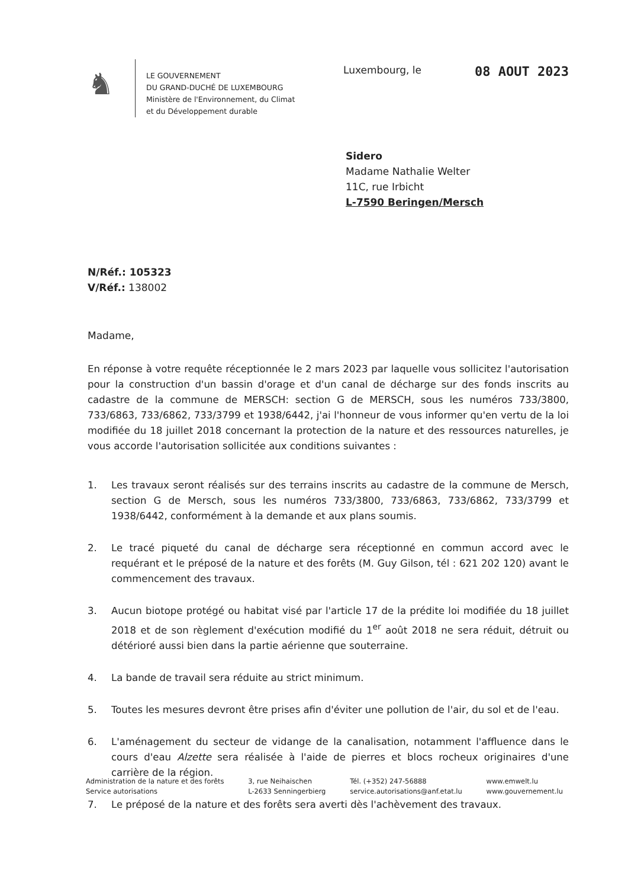♞
LE GOUVERNEMENT
DU GRAND-DUCHÉ DE LUXEMBOURG
Ministère de l'Environnement, du Climat
et du Développement durable
Luxembourg, le 08 AOUT 2023
Sidero
Madame Nathalie Welter
11C, rue Irbicht
L-7590 Beringen/Mersch
N/Réf.: 105323
V/Réf.: 138002
Madame,
En réponse à votre requête réceptionnée le 2 mars 2023 par laquelle vous sollicitez l'autorisation pour la construction d'un bassin d'orage et d'un canal de décharge sur des fonds inscrits au cadastre de la commune de MERSCH: section G de MERSCH, sous les numéros 733/3800, 733/6863, 733/6862, 733/3799 et 1938/6442, j'ai l'honneur de vous informer qu'en vertu de la loi modifiée du 18 juillet 2018 concernant la protection de la nature et des ressources naturelles, je vous accorde l'autorisation sollicitée aux conditions suivantes :
1. Les travaux seront réalisés sur des terrains inscrits au cadastre de la commune de Mersch, section G de Mersch, sous les numéros 733/3800, 733/6863, 733/6862, 733/3799 et 1938/6442, conformément à la demande et aux plans soumis.
2. Le tracé piqueté du canal de décharge sera réceptionné en commun accord avec le requérant et le préposé de la nature et des forêts (M. Guy Gilson, tél : 621 202 120) avant le commencement des travaux.
3. Aucun biotope protégé ou habitat visé par l'article 17 de la prédite loi modifiée du 18 juillet 2018 et de son règlement d'exécution modifié du 1<sup>er</sup> août 2018 ne sera réduit, détruit ou détérioré aussi bien dans la partie aérienne que souterraine.
4. La bande de travail sera réduite au strict minimum.
5. Toutes les mesures devront être prises afin d'éviter une pollution de l'air, du sol et de l'eau.
6. L'aménagement du secteur de vidange de la canalisation, notamment l'affluence dans le cours d'eau Alzette sera réalisée à l'aide de pierres et blocs rocheux originaires d'une carrière de la région.
7. Le préposé de la nature et des forêts sera averti dès l'achèvement des travaux.
Administration de la nature et des forêts
Service autorisations
3, rue Neihaischen
L-2633 Senningerbierg
Tél. (+352) 247-56888
service.autorisations@anf.etat.lu
www.emwelt.lu
www.gouvernement.lu